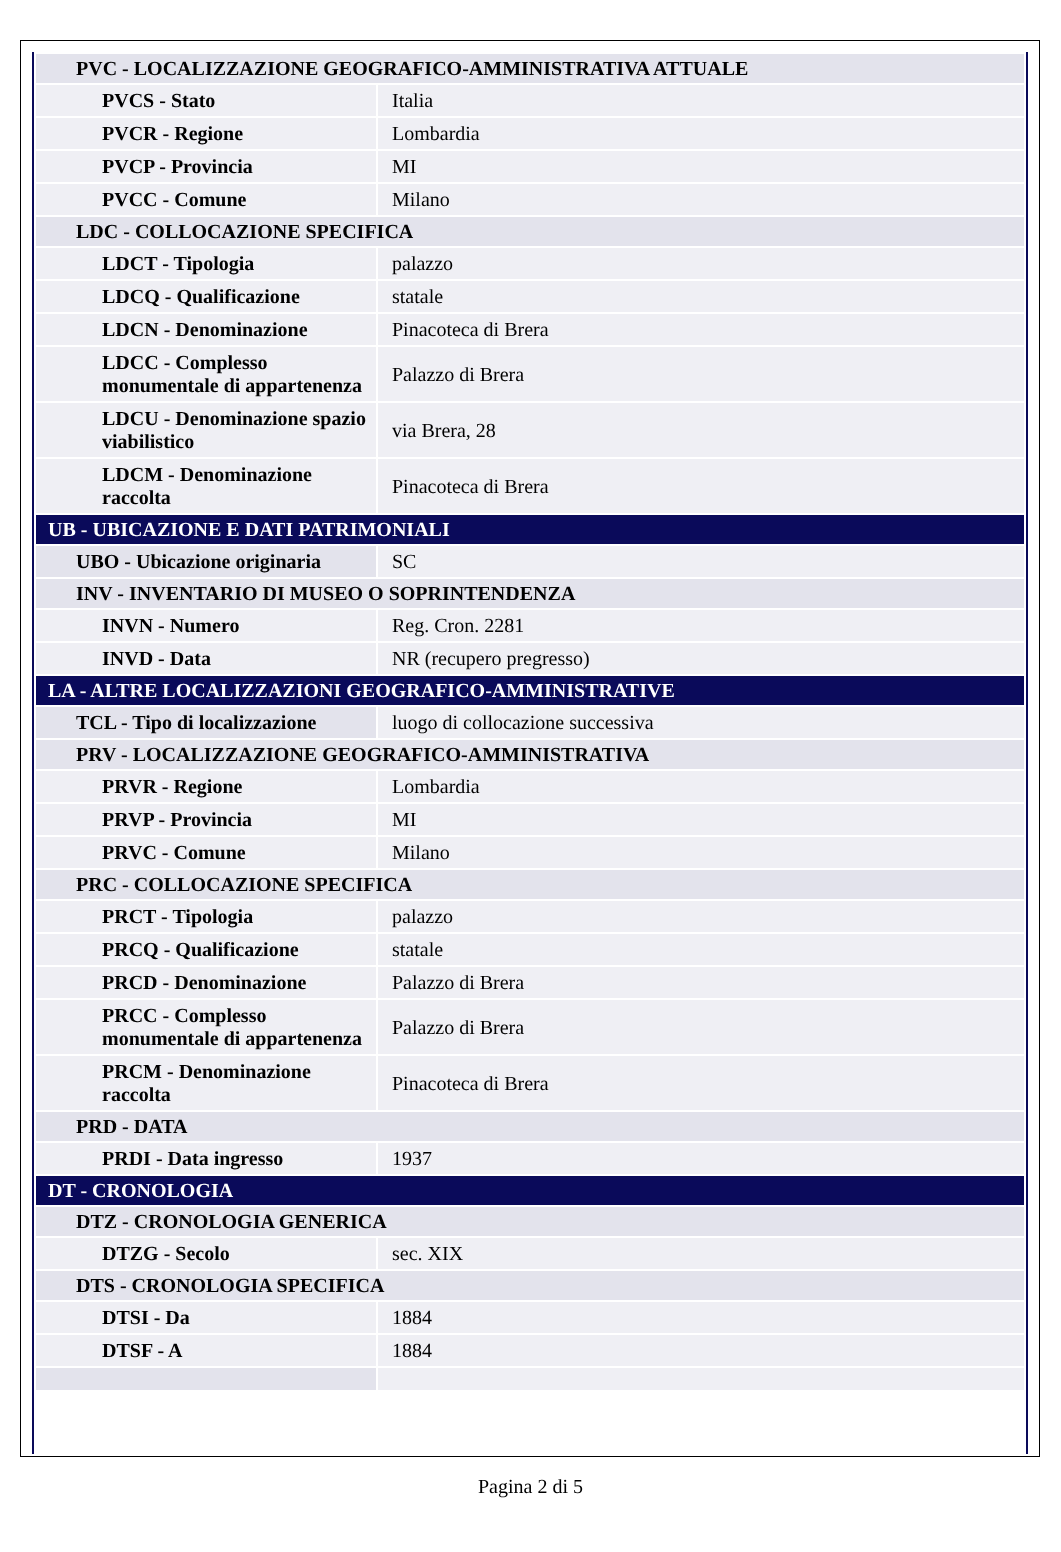| PVC - LOCALIZZAZIONE GEOGRAFICO-AMMINISTRATIVA ATTUALE | |
| PVCS - Stato | Italia |
| PVCR - Regione | Lombardia |
| PVCP - Provincia | MI |
| PVCC - Comune | Milano |
| LDC - COLLOCAZIONE SPECIFICA | |
| LDCT - Tipologia | palazzo |
| LDCQ - Qualificazione | statale |
| LDCN - Denominazione | Pinacoteca di Brera |
| LDCC - Complesso monumentale di appartenenza | Palazzo di Brera |
| LDCU - Denominazione spazio viabilistico | via Brera, 28 |
| LDCM - Denominazione raccolta | Pinacoteca di Brera |
| UB - UBICAZIONE E DATI PATRIMONIALI | |
| UBO - Ubicazione originaria | SC |
| INV - INVENTARIO DI MUSEO O SOPRINTENDENZA | |
| INVN - Numero | Reg. Cron. 2281 |
| INVD - Data | NR (recupero pregresso) |
| LA - ALTRE LOCALIZZAZIONI GEOGRAFICO-AMMINISTRATIVE | |
| TCL - Tipo di localizzazione | luogo di collocazione successiva |
| PRV - LOCALIZZAZIONE GEOGRAFICO-AMMINISTRATIVA | |
| PRVR - Regione | Lombardia |
| PRVP - Provincia | MI |
| PRVC - Comune | Milano |
| PRC - COLLOCAZIONE SPECIFICA | |
| PRCT - Tipologia | palazzo |
| PRCQ - Qualificazione | statale |
| PRCD - Denominazione | Palazzo di Brera |
| PRCC - Complesso monumentale di appartenenza | Palazzo di Brera |
| PRCM - Denominazione raccolta | Pinacoteca di Brera |
| PRD - DATA | |
| PRDI - Data ingresso | 1937 |
| DT - CRONOLOGIA | |
| DTZ - CRONOLOGIA GENERICA | |
| DTZG - Secolo | sec. XIX |
| DTS - CRONOLOGIA SPECIFICA | |
| DTSI - Da | 1884 |
| DTSF - A | 1884 |
Pagina 2 di 5